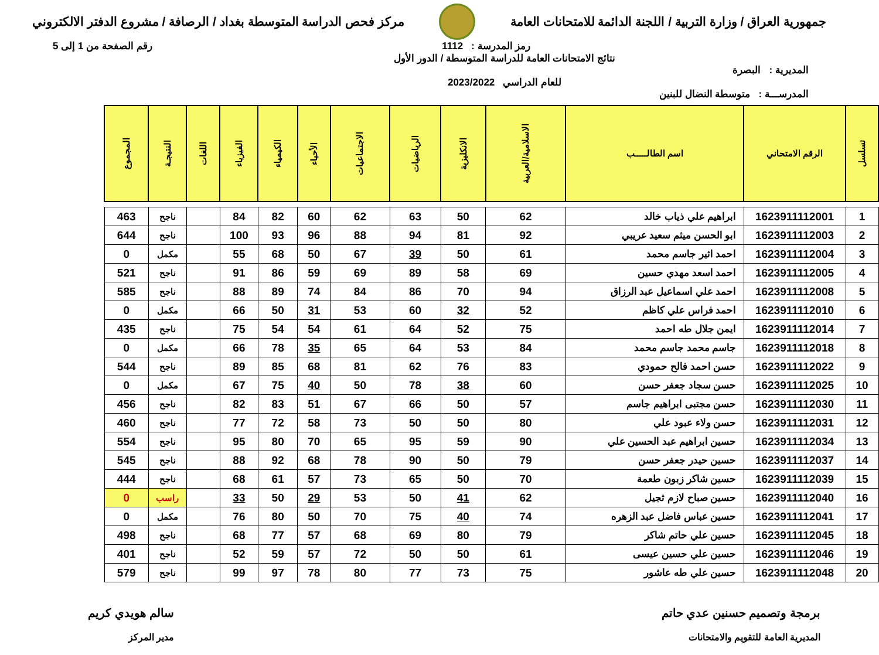جمهورية العراق / وزارة التربية / اللجنة الدائمة للامتحانات العامة
مركز فحص الدراسة المتوسطة بغداد / الرصافة / مشروع الدفتر الالكتروني
رمز المدرسة : 1112 رقم الصفحة من 1 إلى 5
المديرية : البصرة
المدرســـة : متوسطة النضال للبنين
نتائج الامتحانات العامة للدراسة المتوسطة / الدور الأول
للعام الدراسي 2023/2022
| تسلسل | الرقم الامتحاني | اسم الطالـــــب | الاسلامية/العربية | الانكليزية | الرياضيات | الاجتماعيات | الأحياء | الكيمياء | الفيزياء | اللغات | النتيجـة | المجموع |
| --- | --- | --- | --- | --- | --- | --- | --- | --- | --- | --- | --- | --- |
| 1 | 1623911112001 | ابراهيم علي ذياب خالد | 62 | 50 | 63 | 62 | 60 | 82 | 84 | | ناجح | 463 |
| 2 | 1623911112003 | ابو الحسن ميثم سعيد عريبي | 92 | 81 | 94 | 88 | 96 | 93 | 100 | | ناجح | 644 |
| 3 | 1623911112004 | احمد اثير جاسم محمد | 61 | 50 | 39 | 67 | 50 | 68 | 55 | | مكمل | 0 |
| 4 | 1623911112005 | احمد اسعد مهدي حسين | 69 | 58 | 89 | 69 | 59 | 86 | 91 | | ناجح | 521 |
| 5 | 1623911112008 | احمد علي اسماعيل عبد الرزاق | 94 | 70 | 86 | 84 | 74 | 89 | 88 | | ناجح | 585 |
| 6 | 1623911112010 | احمد فراس علي كاظم | 52 | 32 | 60 | 53 | 31 | 50 | 66 | | مكمل | 0 |
| 7 | 1623911112014 | ايمن جلال طه احمد | 75 | 52 | 64 | 61 | 54 | 54 | 75 | | ناجح | 435 |
| 8 | 1623911112018 | جاسم محمد جاسم محمد | 84 | 53 | 64 | 65 | 35 | 78 | 66 | | مكمل | 0 |
| 9 | 1623911112022 | حسن احمد فالح حمودي | 83 | 76 | 62 | 81 | 68 | 85 | 89 | | ناجح | 544 |
| 10 | 1623911112025 | حسن سجاد جعفر حسن | 60 | 38 | 78 | 50 | 40 | 75 | 67 | | مكمل | 0 |
| 11 | 1623911112030 | حسن مجتبى ابراهيم جاسم | 57 | 50 | 66 | 67 | 51 | 83 | 82 | | ناجح | 456 |
| 12 | 1623911112031 | حسن ولاء عبود علي | 80 | 50 | 50 | 73 | 58 | 72 | 77 | | ناجح | 460 |
| 13 | 1623911112034 | حسين ابراهيم عبد الحسين علي | 90 | 59 | 95 | 65 | 70 | 80 | 95 | | ناجح | 554 |
| 14 | 1623911112037 | حسين حيدر جعفر حسن | 79 | 50 | 90 | 78 | 68 | 92 | 88 | | ناجح | 545 |
| 15 | 1623911112039 | حسين شاكر زبون طعمة | 70 | 50 | 65 | 73 | 57 | 61 | 68 | | ناجح | 444 |
| 16 | 1623911112040 | حسين صباح لازم ثجيل | 62 | 41 | 50 | 53 | 29 | 50 | 33 | | راسب | 0 |
| 17 | 1623911112041 | حسين عباس فاضل عبد الزهره | 74 | 40 | 75 | 70 | 50 | 80 | 76 | | مكمل | 0 |
| 18 | 1623911112045 | حسين علي حاتم شاكر | 79 | 80 | 69 | 68 | 57 | 77 | 68 | | ناجح | 498 |
| 19 | 1623911112046 | حسين علي حسين عيسى | 61 | 50 | 50 | 72 | 57 | 59 | 52 | | ناجح | 401 |
| 20 | 1623911112048 | حسين علي طه عاشور | 75 | 73 | 77 | 80 | 78 | 97 | 99 | | ناجح | 579 |
برمجة وتصميم حسنين عدي حاتم
المديرية العامة للتقويم والامتحانات
سالم هويدي كريم
مدير المركز